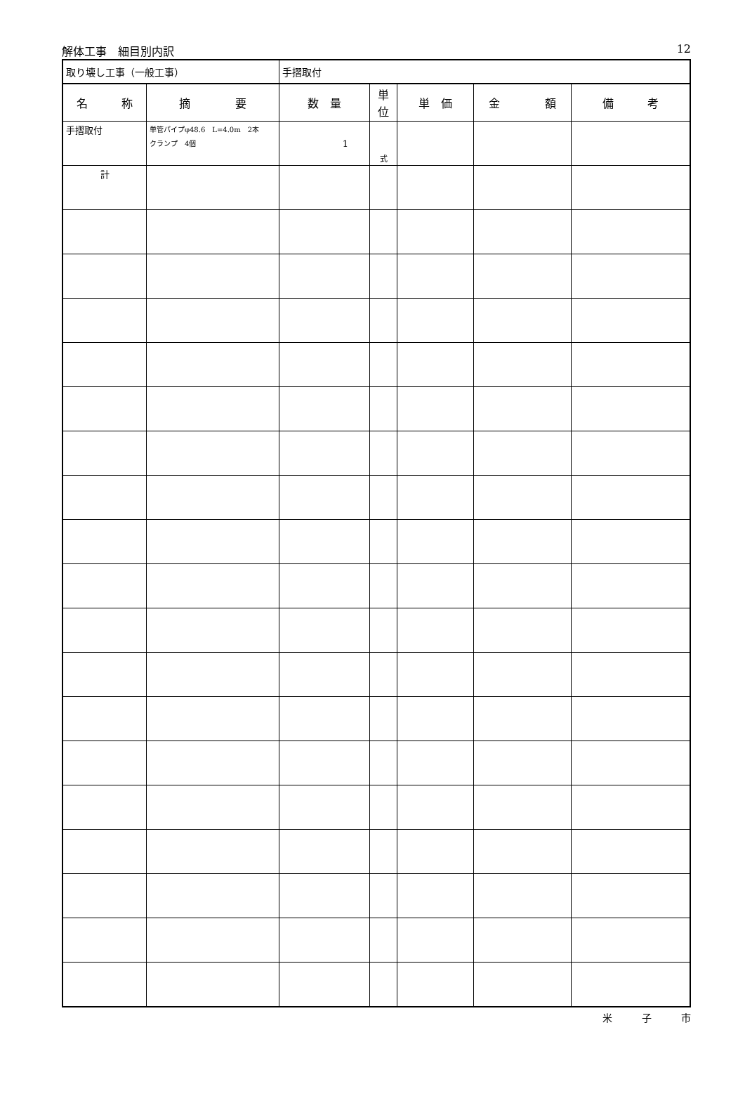解体工事　細目別内訳 12
| 取り壊し工事（一般工事） | | 手摺取付 | | | | |
| 名 称 | 摘 要 | 数 量 | 単位 | 単 価 | 金 額 | 備 考 |
| 手摺取付 | 単管パイプφ48.6 L=4.0m 2本 クランプ 4個 | 1 | 式 | | | |
| 計 | | | | | | |
米　　　子　　　市